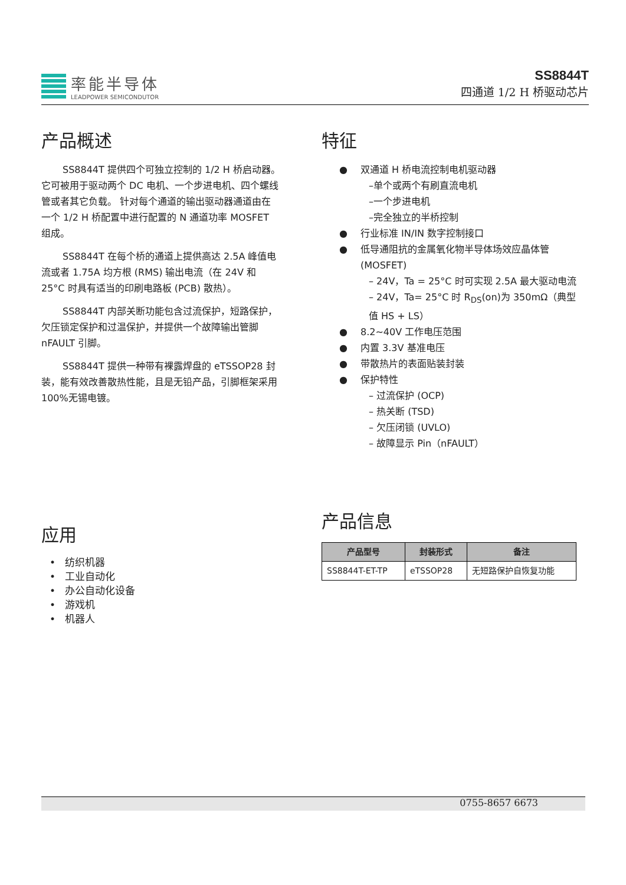率能半导体
LEADPOWER SEMICONDUTOR
SS8844T
四通道 1/2 H 桥驱动芯片
产品概述
SS8844T 提供四个可独立控制的 1/2 H 桥启动器。 它可被用于驱动两个 DC 电机、一个步进电机、四个螺线管或者其它负载。 针对每个通道的输出驱动器通道由在一个 1/2 H 桥配置中进行配置的 N 通道功率 MOSFET 组成。
SS8844T 在每个桥的通道上提供高达 2.5A 峰值电流或者 1.75A 均方根 (RMS) 输出电流（在 24V 和 25°C 时具有适当的印刷电路板 (PCB) 散热）。
SS8844T 内部关断功能包含过流保护，短路保护，欠压锁定保护和过温保护，并提供一个故障输出管脚 nFAULT 引脚。
SS8844T 提供一种带有裸露焊盘的 eTSSOP28 封装，能有效改善散热性能，且是无铅产品，引脚框架采用 100%无锡电镀。
特征
双通道 H 桥电流控制电机驱动器
–单个或两个有刷直流电机
–一个步进电机
–完全独立的半桥控制
行业标准 IN/IN 数字控制接口
低导通阻抗的金属氧化物半导体场效应晶体管 (MOSFET)
– 24V，Ta = 25°C 时可实现 2.5A 最大驱动电流
– 24V，Ta= 25°C 时 R<sub>DS</sub>(on)为 350mΩ（典型值 HS + LS）
8.2~40V 工作电压范围
内置 3.3V 基准电压
带散热片的表面贴装封装
保护特性
– 过流保护 (OCP)
– 热关断 (TSD)
– 欠压闭锁 (UVLO)
– 故障显示 Pin（nFAULT）
应用
• 纺织机器
• 工业自动化
• 办公自动化设备
• 游戏机
• 机器人
产品信息
| 产品型号 | 封装形式 | 备注 |
| --- | --- | --- |
| SS8844T-ET-TP | eTSSOP28 | 无短路保护自恢复功能 |
0755-8657 6673